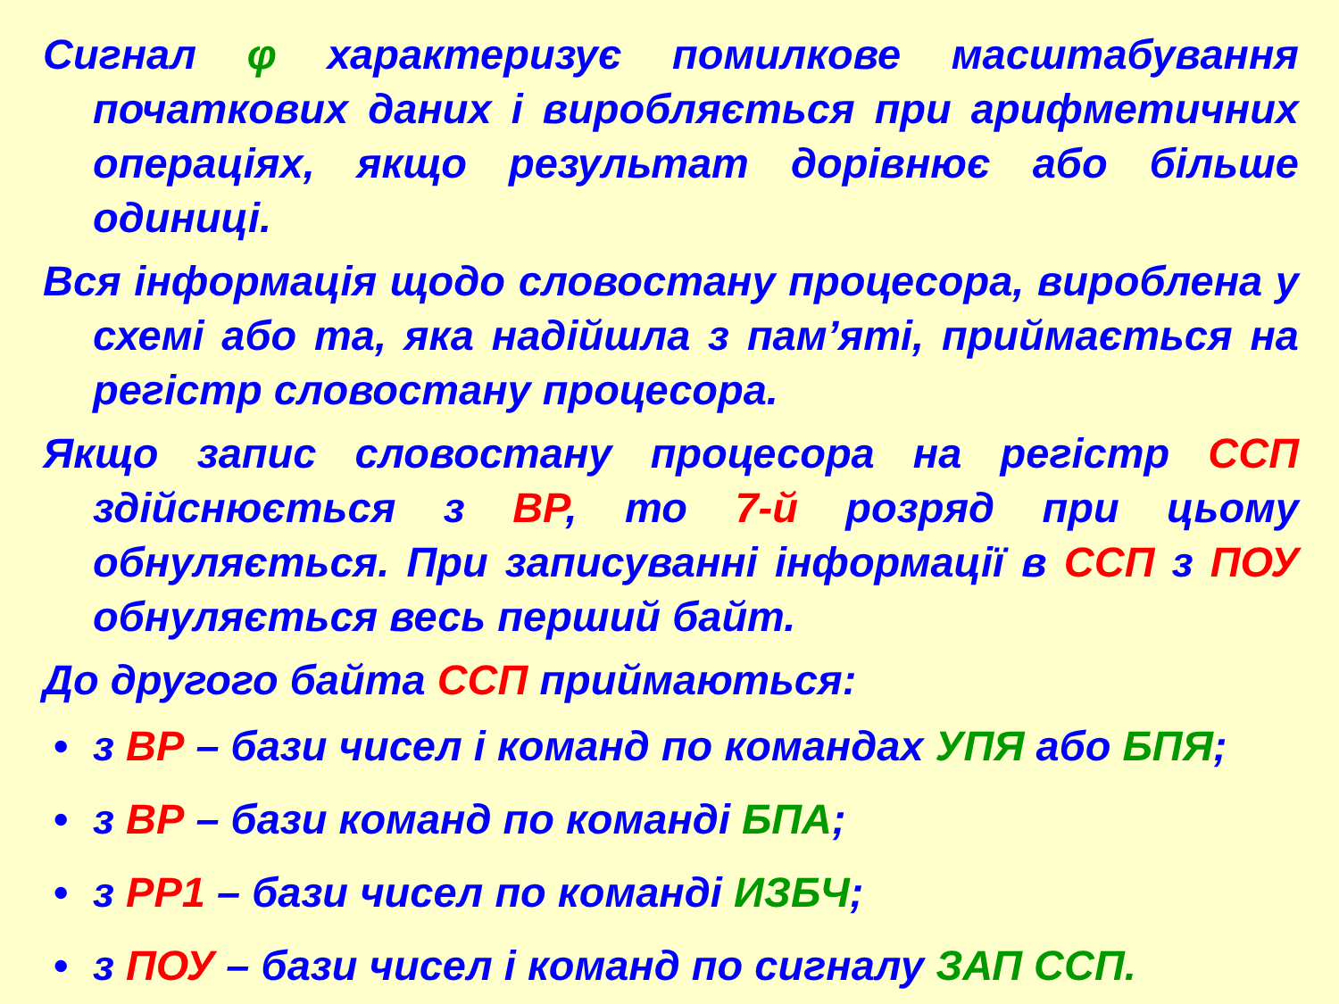Сигнал φ характеризує помилкове масштабування початкових даних і виробляється при арифметичних операціях, якщо результат дорівнює або більше одиниці.
Вся інформація щодо словостану процесора, вироблена у схемі або та, яка надійшла з пам’яті, приймається на регістр словостану процесора.
Якщо запис словостану процесора на регістр ССП здійснюється з ВР, то 7-й розряд при цьому обнуляється. При записуванні інформації в ССП з ПОУ обнуляється весь перший байт.
До другого байта ССП приймаються:
• з ВР – бази чисел і команд по командах УПЯ або БПЯ;
• з ВР – бази команд по команді БПА;
• з РР1 – бази чисел по команді ИЗБЧ;
• з ПОУ – бази чисел і команд по сигналу ЗАП ССП.